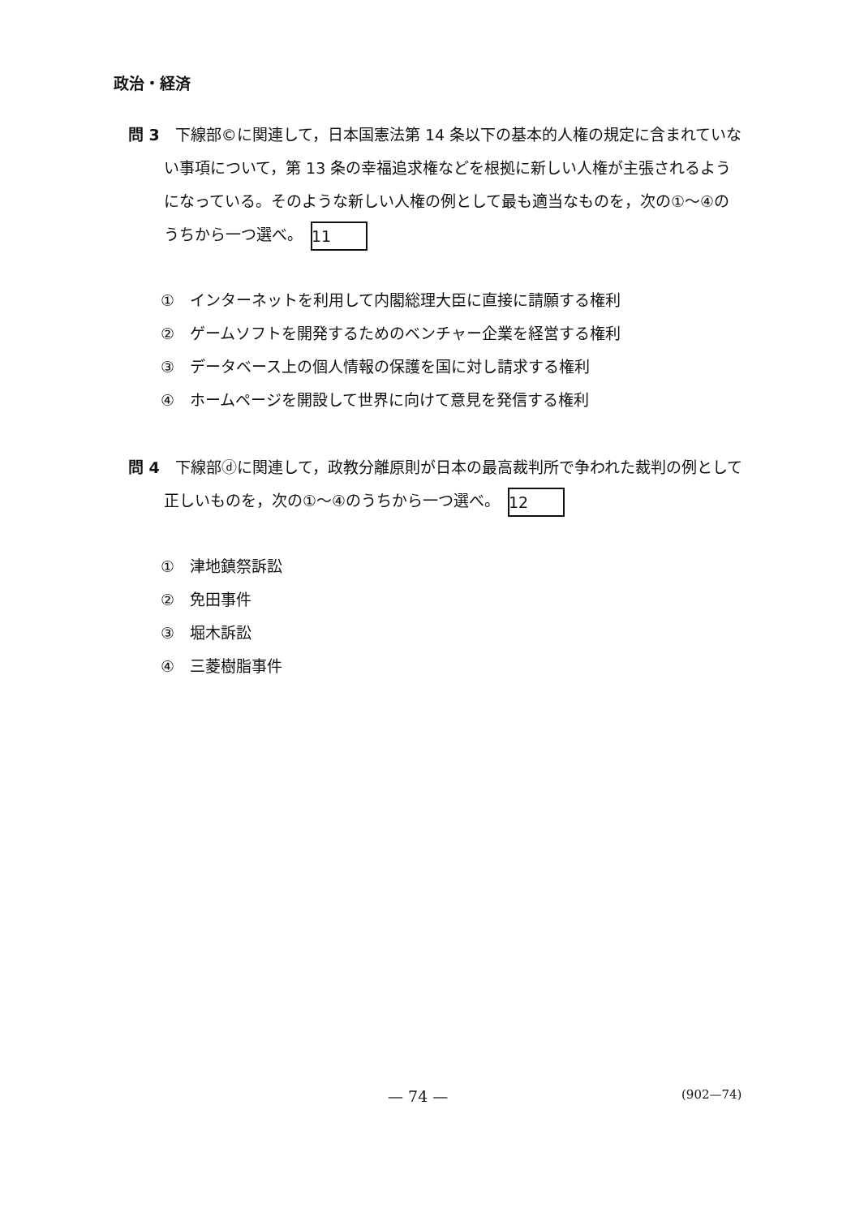政治・経済
問 3　下線部©に関連して，日本国憲法第 14 条以下の基本的人権の規定に含まれていない事項について，第 13 条の幸福追求権などを根拠に新しい人権が主張されるようになっている。そのような新しい人権の例として最も適当なものを，次の①～④のうちから一つ選べ。 11
①　インターネットを利用して内閣総理大臣に直接に請願する権利
②　ゲームソフトを開発するためのベンチャー企業を経営する権利
③　データベース上の個人情報の保護を国に対し請求する権利
④　ホームページを開設して世界に向けて意見を発信する権利
問 4　下線部ⓓに関連して，政教分離原則が日本の最高裁判所で争われた裁判の例として正しいものを，次の①～④のうちから一つ選べ。 12
①　津地鎮祭訴訟
②　免田事件
③　堀木訴訟
④　三菱樹脂事件
— 74 — (902—74)